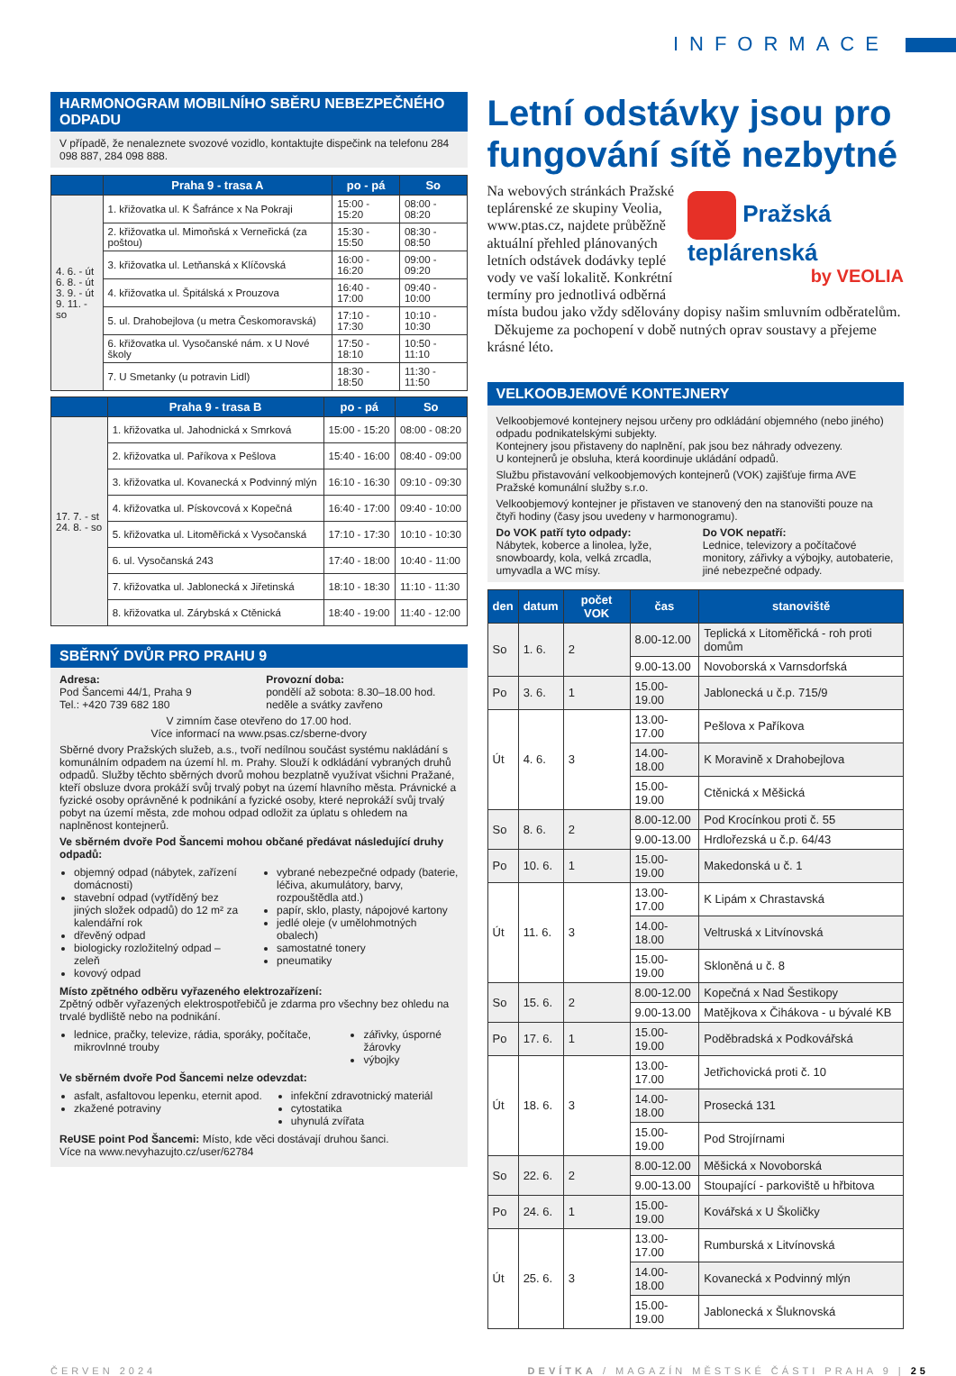INFORMACE
HARMONOGRAM MOBILNÍHO SBĚRU NEBEZPEČNÉHO ODPADU
V případě, že nenaleznete svozové vozidlo, kontaktujte dispečink na telefonu 284 098 887, 284 098 888.
| | Praha 9 - trasa A | po - pá | So |
| --- | --- | --- | --- |
| 4. 6. - út 6. 8. - út 3. 9. - út 9. 11. - so | 1. křižovatka ul. K Šafránce x Na Pokraji | 15:00 - 15:20 | 08:00 - 08:20 |
| | 2. křižovatka ul. Mimoňská x Verneřická (za poštou) | 15:30 - 15:50 | 08:30 - 08:50 |
| | 3. křižovatka ul. Letňanská x Klíčovská | 16:00 - 16:20 | 09:00 - 09:20 |
| | 4. křižovatka ul. Špitálská x Prouzova | 16:40 - 17:00 | 09:40 - 10:00 |
| | 5. ul. Drahobejlova (u metra Českomoravská) | 17:10 - 17:30 | 10:10 - 10:30 |
| | 6. křižovatka ul. Vysočanské nám. x U Nové školy | 17:50 - 18:10 | 10:50 - 11:10 |
| | 7. U Smetanky (u potravin Lidl) | 18:30 - 18:50 | 11:30 - 11:50 |
| | Praha 9 - trasa B | po - pá | So |
| --- | --- | --- | --- |
| 17. 7. - st 24. 8. - so | 1. křižovatka ul. Jahodnická x Smrková | 15:00 - 15:20 | 08:00 - 08:20 |
| | 2. křižovatka ul. Paříkova x Pešlova | 15:40 - 16:00 | 08:40 - 09:00 |
| | 3. křižovatka ul. Kovanecká x Podvinný mlýn | 16:10 - 16:30 | 09:10 - 09:30 |
| | 4. křižovatka ul. Pískovcová x Kopečná | 16:40 - 17:00 | 09:40 - 10:00 |
| | 5. křižovatka ul. Litoměřická x Vysočanská | 17:10 - 17:30 | 10:10 - 10:30 |
| | 6. ul. Vysočanská 243 | 17:40 - 18:00 | 10:40 - 11:00 |
| | 7. křižovatka ul. Jablonecká x Jiřetinská | 18:10 - 18:30 | 11:10 - 11:30 |
| | 8. křižovatka ul. Zárybská x Ctěnická | 18:40 - 19:00 | 11:40 - 12:00 |
SBĚRNÝ DVŮR PRO PRAHU 9
Adresa:
Pod Šancemi 44/1, Praha 9
Tel.: +420 739 682 180
Provozní doba:
pondělí až sobota: 8.30–18.00 hod.
neděle a svátky zavřeno
V zimním čase otevřeno do 17.00 hod.
Více informací na www.psas.cz/sberne-dvory
Sběrné dvory Pražských služeb, a.s., tvoří nedílnou součást systému nakládání s komunálním odpadem na území hl. m. Prahy. Slouží k odkládání vybraných druhů odpadů. Služby těchto sběrných dvorů mohou bezplatně využívat všichni Pražané, kteří obsluze dvora prokáží svůj trvalý pobyt na území hlavního města. Právnické a fyzické osoby oprávněné k podnikání a fyzické osoby, které neprokáží svůj trvalý pobyt na území města, zde mohou odpad odložit za úplatu s ohledem na naplněnost kontejnerů.
Ve sběrném dvoře Pod Šancemi mohou občané předávat následující druhy odpadů:
objemný odpad (nábytek, zařízení domácnosti)
stavební odpad (vytříděný bez jiných složek odpadů) do 12 m² za kalendářní rok
dřevěný odpad
biologicky rozložitelný odpad – zeleň
kovový odpad
vybrané nebezpečné odpady (baterie, léčiva, akumulátory, barvy, rozpouštědla atd.)
papír, sklo, plasty, nápojové kartony
jedlé oleje (v umělohmotných obalech)
samostatné tonery
pneumatiky
Místo zpětného odběru vyřazeného elektrozařízení:
Zpětný odběr vyřazených elektrospotřebičů je zdarma pro všechny bez ohledu na trvalé bydliště nebo na podnikání.
lednice, pračky, televize, rádia, sporáky, počítače, mikrovlnné trouby
zářivky, úsporné žárovky
výbojky
Ve sběrném dvoře Pod Šancemi nelze odevzdat:
asfalt, asfaltovou lepenku, eternit apod.
zkažené potraviny
infekční zdravotnický materiál
cytostatika
uhynulá zvířata
ReUSE point Pod Šancemi: Místo, kde věci dostávají druhou šanci.
Více na www.nevyhazujto.cz/user/62784
Letní odstávky jsou pro fungování sítě nezbytné
Pražská teplárenská
by VEOLIA
Na webových stránkách Pražské teplárenské ze skupiny Veolia, www.ptas.cz, najdete průběžně aktuální přehled plánovaných letních odstávek dodávky teplé vody ve vaší lokalitě. Konkrétní termíny pro jednotlivá odběrná místa budou jako vždy sdělovány dopisy našim smluvním odběratelům.
Děkujeme za pochopení v době nutných oprav soustavy a přejeme krásné léto.
VELKOOBJEMOVÉ KONTEJNERY
Velkoobjemové kontejnery nejsou určeny pro odkládání objemného (nebo jiného) odpadu podnikatelskými subjekty.
Kontejnery jsou přistaveny do naplnění, pak jsou bez náhrady odvezeny.
U kontejnerů je obsluha, která koordinuje ukládání odpadů.
Službu přistavování velkoobjemových kontejnerů (VOK) zajišťuje firma AVE Pražské komunální služby s.r.o.
Velkoobjemový kontejner je přistaven ve stanovený den na stanovišti pouze na čtyři hodiny (časy jsou uvedeny v harmonogramu).
Do VOK patří tyto odpady:
Nábytek, koberce a linolea, lyže, snowboardy, kola, velká zrcadla, umyvadla a WC mísy.
Do VOK nepatří:
Lednice, televizory a počítačové monitory, zářivky a výbojky, autobaterie, jiné nebezpečné odpady.
| den | datum | počet VOK | čas | stanoviště |
| --- | --- | --- | --- | --- |
| So | 1. 6. | 2 | 8.00-12.00 | Teplická x Litoměřická - roh proti domům |
| | | | 9.00-13.00 | Novoborská x Varnsdorfská |
| Po | 3. 6. | 1 | 15.00-19.00 | Jablonecká u č.p. 715/9 |
| Út | 4. 6. | 3 | 13.00-17.00 | Pešlova x Paříkova |
| | | | 14.00-18.00 | K Moravině x Drahobejlova |
| | | | 15.00-19.00 | Ctěnická x Měšická |
| So | 8. 6. | 2 | 8.00-12.00 | Pod Krocínkou proti č. 55 |
| | | | 9.00-13.00 | Hrdlořezská u č.p. 64/43 |
| Po | 10. 6. | 1 | 15.00-19.00 | Makedonská u č. 1 |
| Út | 11. 6. | 3 | 13.00-17.00 | K Lipám x Chrastavská |
| | | | 14.00-18.00 | Veltruská x Litvínovská |
| | | | 15.00-19.00 | Skloněná u č. 8 |
| So | 15. 6. | 2 | 8.00-12.00 | Kopečná x Nad Šestikopy |
| | | | 9.00-13.00 | Matějkova x Čihákova - u bývalé KB |
| Po | 17. 6. | 1 | 15.00-19.00 | Poděbradská x Podkovářská |
| Út | 18. 6. | 3 | 13.00-17.00 | Jetřichovická proti č. 10 |
| | | | 14.00-18.00 | Prosecká 131 |
| | | | 15.00-19.00 | Pod Strojírnami |
| So | 22. 6. | 2 | 8.00-12.00 | Měšická x Novoborská |
| | | | 9.00-13.00 | Stoupající - parkoviště u hřbitova |
| Po | 24. 6. | 1 | 15.00-19.00 | Kovářská x U Školičky |
| Út | 25. 6. | 3 | 13.00-17.00 | Rumburská x Litvínovská |
| | | | 14.00-18.00 | Kovanecká x Podvinný mlýn |
| | | | 15.00-19.00 | Jablonecká x Šluknovská |
ČERVEN 2024 DEVÍTKA / MAGAZÍN MĚSTSKÉ ČÁSTI PRAHA 9 | 25